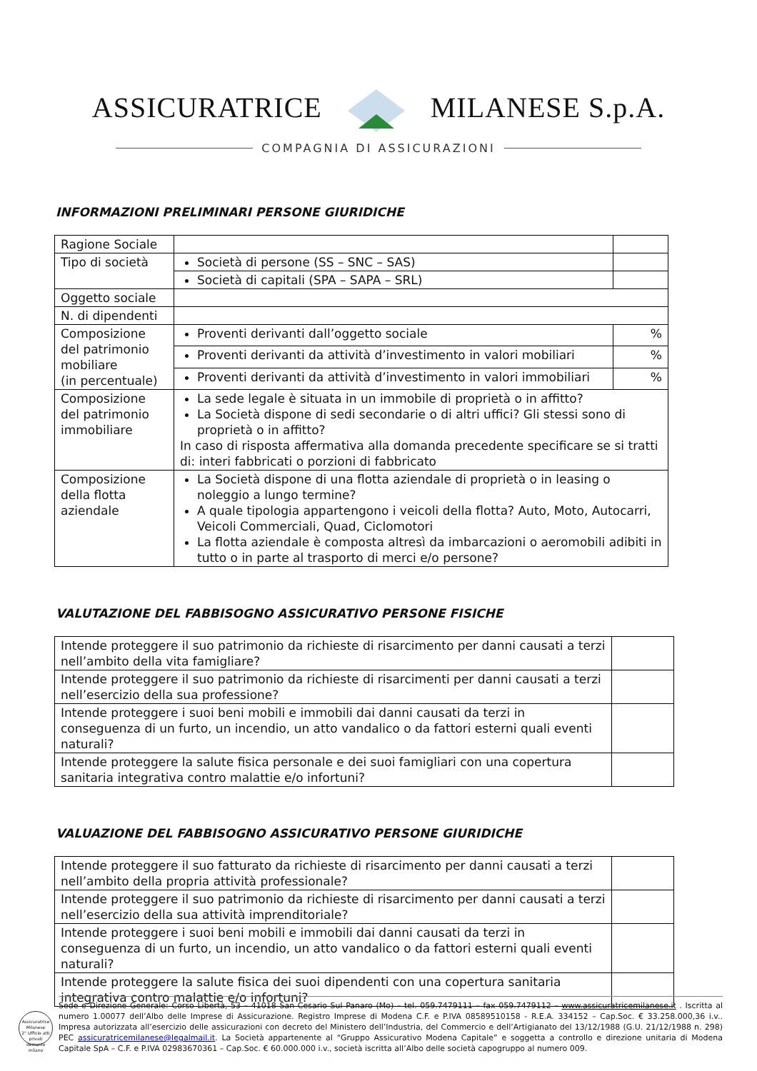ASSICURATRICE MILANESE S.p.A.
COMPAGNIA DI ASSICURAZIONI
INFORMAZIONI PRELIMINARI PERSONE GIURIDICHE
| Ragione Sociale | | |
| Tipo di società | Società di persone (SS – SNC – SAS) | |
| | Società di capitali (SPA – SAPA – SRL) | |
| Oggetto sociale | | |
| N. di dipendenti | | |
| Composizione del patrimonio mobiliare (in percentuale) | Proventi derivanti dall’oggetto sociale | % |
| | Proventi derivanti da attività d’investimento in valori mobiliari | % |
| | Proventi derivanti da attività d’investimento in valori immobiliari | % |
| Composizione del patrimonio immobiliare | La sede legale è situata in un immobile di proprietà o in affitto? La Società dispone di sedi secondarie o di altri uffici? Gli stessi sono di proprietà o in affitto? In caso di risposta affermativa alla domanda precedente specificare se si tratti di: interi fabbricati o porzioni di fabbricato | |
| Composizione della flotta aziendale | La Società dispone di una flotta aziendale di proprietà o in leasing o noleggio a lungo termine? A quale tipologia appartengono i veicoli della flotta? Auto, Moto, Autocarri, Veicoli Commerciali, Quad, Ciclomotori La flotta aziendale è composta altresì da imbarcazioni o aeromobili adibiti in tutto o in parte al trasporto di merci e/o persone? | |
VALUTAZIONE DEL FABBISOGNO ASSICURATIVO PERSONE FISICHE
| Intende proteggere il suo patrimonio da richieste di risarcimento per danni causati a terzi nell’ambito della vita famigliare? | |
| Intende proteggere il suo patrimonio da richieste di risarcimenti per danni causati a terzi nell’esercizio della sua professione? | |
| Intende proteggere i suoi beni mobili e immobili dai danni causati da terzi in conseguenza di un furto, un incendio, un atto vandalico o da fattori esterni quali eventi naturali? | |
| Intende proteggere la salute fisica personale e dei suoi famigliari con una copertura sanitaria integrativa contro malattie e/o infortuni? | |
VALUAZIONE DEL FABBISOGNO ASSICURATIVO PERSONE GIURIDICHE
| Intende proteggere il suo fatturato da richieste di risarcimento per danni causati a terzi nell’ambito della propria attività professionale? | |
| Intende proteggere il suo patrimonio da richieste di risarcimento per danni causati a terzi nell’esercizio della sua attività imprenditoriale? | |
| Intende proteggere i suoi beni mobili e immobili dai danni causati da terzi in conseguenza di un furto, un incendio, un atto vandalico o da fattori esterni quali eventi naturali? | |
| Intende proteggere la salute fisica dei suoi dipendenti con una copertura sanitaria integrativa contro malattie e/o infortuni? | |
Assicuratrice Milanese
2° Ufficio atti privati demanio
milano
Sede e Direzione Generale: Corso Libertà, 53 – 41018 San Cesario Sul Panaro (Mo) – tel. 059.7479111 – fax 059.7479112 – www.assicuratricemilanese.it . Iscritta al numero 1.00077 dell’Albo delle Imprese di Assicurazione. Registro Imprese di Modena C.F. e P.IVA 08589510158 - R.E.A. 334152 – Cap.Soc. € 33.258.000,36 i.v.. Impresa autorizzata all’esercizio delle assicurazioni con decreto del Ministero dell’Industria, del Commercio e dell’Artigianato del 13/12/1988 (G.U. 21/12/1988 n. 298) PEC assicuratricemilanese@legalmail.it. La Società appartenente al “Gruppo Assicurativo Modena Capitale” e soggetta a controllo e direzione unitaria di Modena Capitale SpA – C.F. e P.IVA 02983670361 – Cap.Soc. € 60.000.000 i.v., società iscritta all’Albo delle società capogruppo al numero 009.